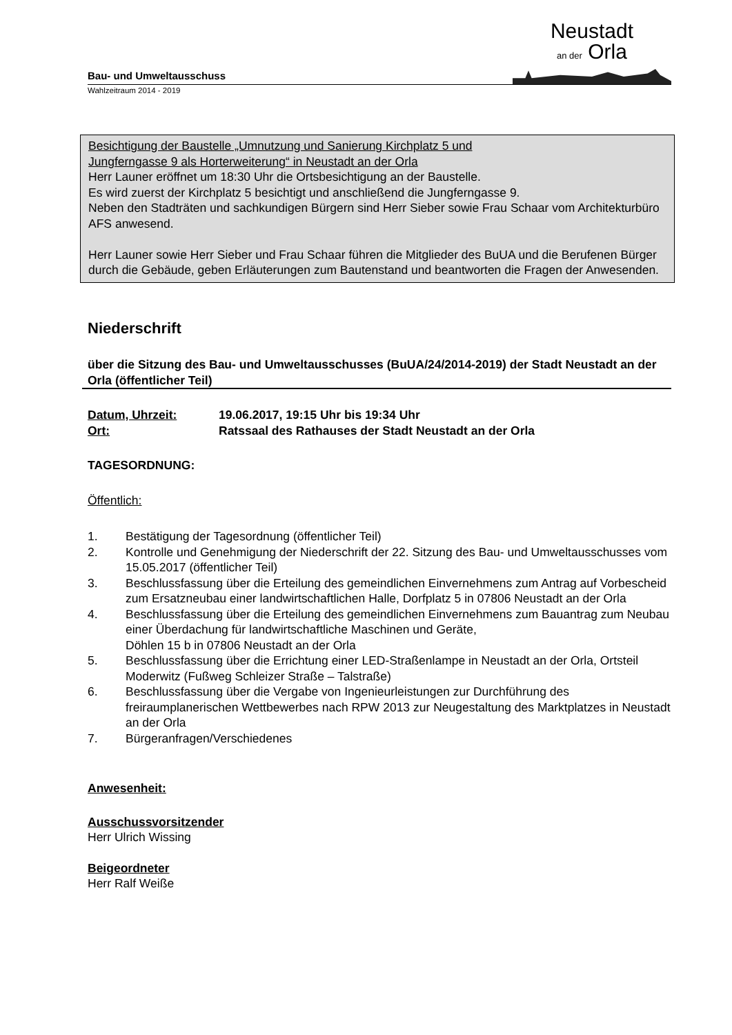Bau- und Umweltausschuss
Neustadt
an der Orla
Wahlzeitraum 2014 - 2019
Besichtigung der Baustelle „Umnutzung und Sanierung Kirchplatz 5 und
Jungferngasse 9 als Horterweiterung“ in Neustadt an der Orla
Herr Launer eröffnet um 18:30 Uhr die Ortsbesichtigung an der Baustelle.
Es wird zuerst der Kirchplatz 5 besichtigt und anschließend die Jungferngasse 9.
Neben den Stadträten und sachkundigen Bürgern sind Herr Sieber sowie Frau Schaar vom Architekturbüro AFS anwesend.
Herr Launer sowie Herr Sieber und Frau Schaar führen die Mitglieder des BuUA und die Berufenen Bürger durch die Gebäude, geben Erläuterungen zum Bautenstand und beantworten die Fragen der Anwesenden.
Niederschrift
über die Sitzung des Bau- und Umweltausschusses (BuUA/24/2014-2019) der Stadt Neustadt an der Orla (öffentlicher Teil)
Datum, Uhrzeit: 19.06.2017, 19:15 Uhr bis 19:34 Uhr
Ort: Ratssaal des Rathauses der Stadt Neustadt an der Orla
TAGESORDNUNG:
Öffentlich:
1. Bestätigung der Tagesordnung (öffentlicher Teil)
2. Kontrolle und Genehmigung der Niederschrift der 22. Sitzung des Bau- und Umweltausschusses vom 15.05.2017 (öffentlicher Teil)
3. Beschlussfassung über die Erteilung des gemeindlichen Einvernehmens zum Antrag auf Vorbescheid zum Ersatzneubau einer landwirtschaftlichen Halle, Dorfplatz 5 in 07806 Neustadt an der Orla
4. Beschlussfassung über die Erteilung des gemeindlichen Einvernehmens zum Bauantrag zum Neubau einer Überdachung für landwirtschaftliche Maschinen und Geräte,
Döhlen 15 b in 07806 Neustadt an der Orla
5. Beschlussfassung über die Errichtung einer LED-Straßenlampe in Neustadt an der Orla, Ortsteil Moderwitz (Fußweg Schleizer Straße – Talstraße)
6. Beschlussfassung über die Vergabe von Ingenieurleistungen zur Durchführung des freiraumplanerischen Wettbewerbes nach RPW 2013 zur Neugestaltung des Marktplatzes in Neustadt an der Orla
7. Bürgeranfragen/Verschiedenes
Anwesenheit:
Ausschussvorsitzender
Herr Ulrich Wissing
Beigeordneter
Herr Ralf Weiße